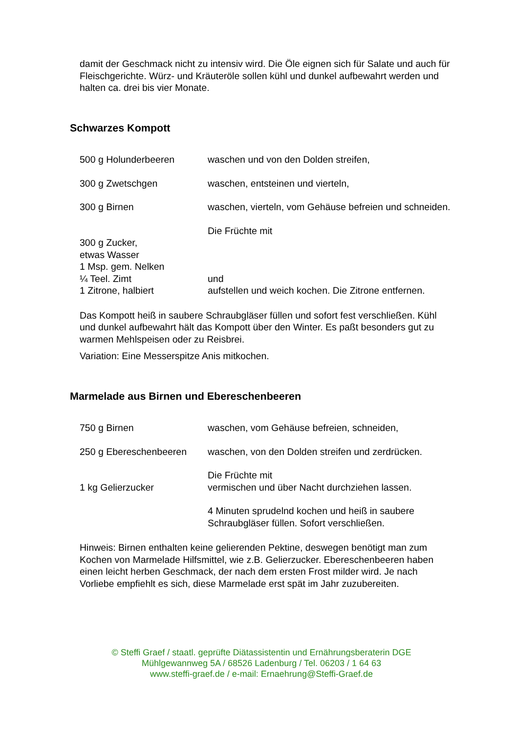damit der Geschmack nicht zu intensiv wird. Die Öle eignen sich für Salate und auch für Fleischgerichte. Würz- und Kräuteröle sollen kühl und dunkel aufbewahrt werden und halten ca. drei bis vier Monate.
Schwarzes Kompott
500 g Holunderbeeren waschen und von den Dolden streifen,
300 g Zwetschgen waschen, entsteinen und vierteln,
300 g Birnen waschen, vierteln, vom Gehäuse befreien und schneiden.
300 g Zucker,
etwas Wasser
1 Msp. gem. Nelken
¼ Teel. Zimt
1 Zitrone, halbiert
Die Früchte mit
und
aufstellen und weich kochen. Die Zitrone entfernen.
Das Kompott heiß in saubere Schraubgläser füllen und sofort fest verschließen. Kühl und dunkel aufbewahrt hält das Kompott über den Winter. Es paßt besonders gut zu warmen Mehlspeisen oder zu Reisbrei.
Variation: Eine Messerspitze Anis mitkochen.
Marmelade aus Birnen und Ebereschenbeeren
750 g Birnen waschen, vom Gehäuse befreien, schneiden,
250 g Ebereschenbeeren waschen, von den Dolden streifen und zerdrücken.
1 kg Gelierzucker Die Früchte mit
vermischen und über Nacht durchziehen lassen.
4 Minuten sprudelnd kochen und heiß in saubere Schraubgläser füllen. Sofort verschließen.
Hinweis: Birnen enthalten keine gelierenden Pektine, deswegen benötigt man zum Kochen von Marmelade Hilfsmittel, wie z.B. Gelierzucker. Ebereschenbeeren haben einen leicht herben Geschmack, der nach dem ersten Frost milder wird. Je nach Vorliebe empfiehlt es sich, diese Marmelade erst spät im Jahr zuzubereiten.
© Steffi Graef / staatl. geprüfte Diätassistentin und Ernährungsberaterin DGE
Mühlgewannweg 5A / 68526 Ladenburg / Tel. 06203 / 1 64 63
www.steffi-graef.de / e-mail: Ernaehrung@Steffi-Graef.de